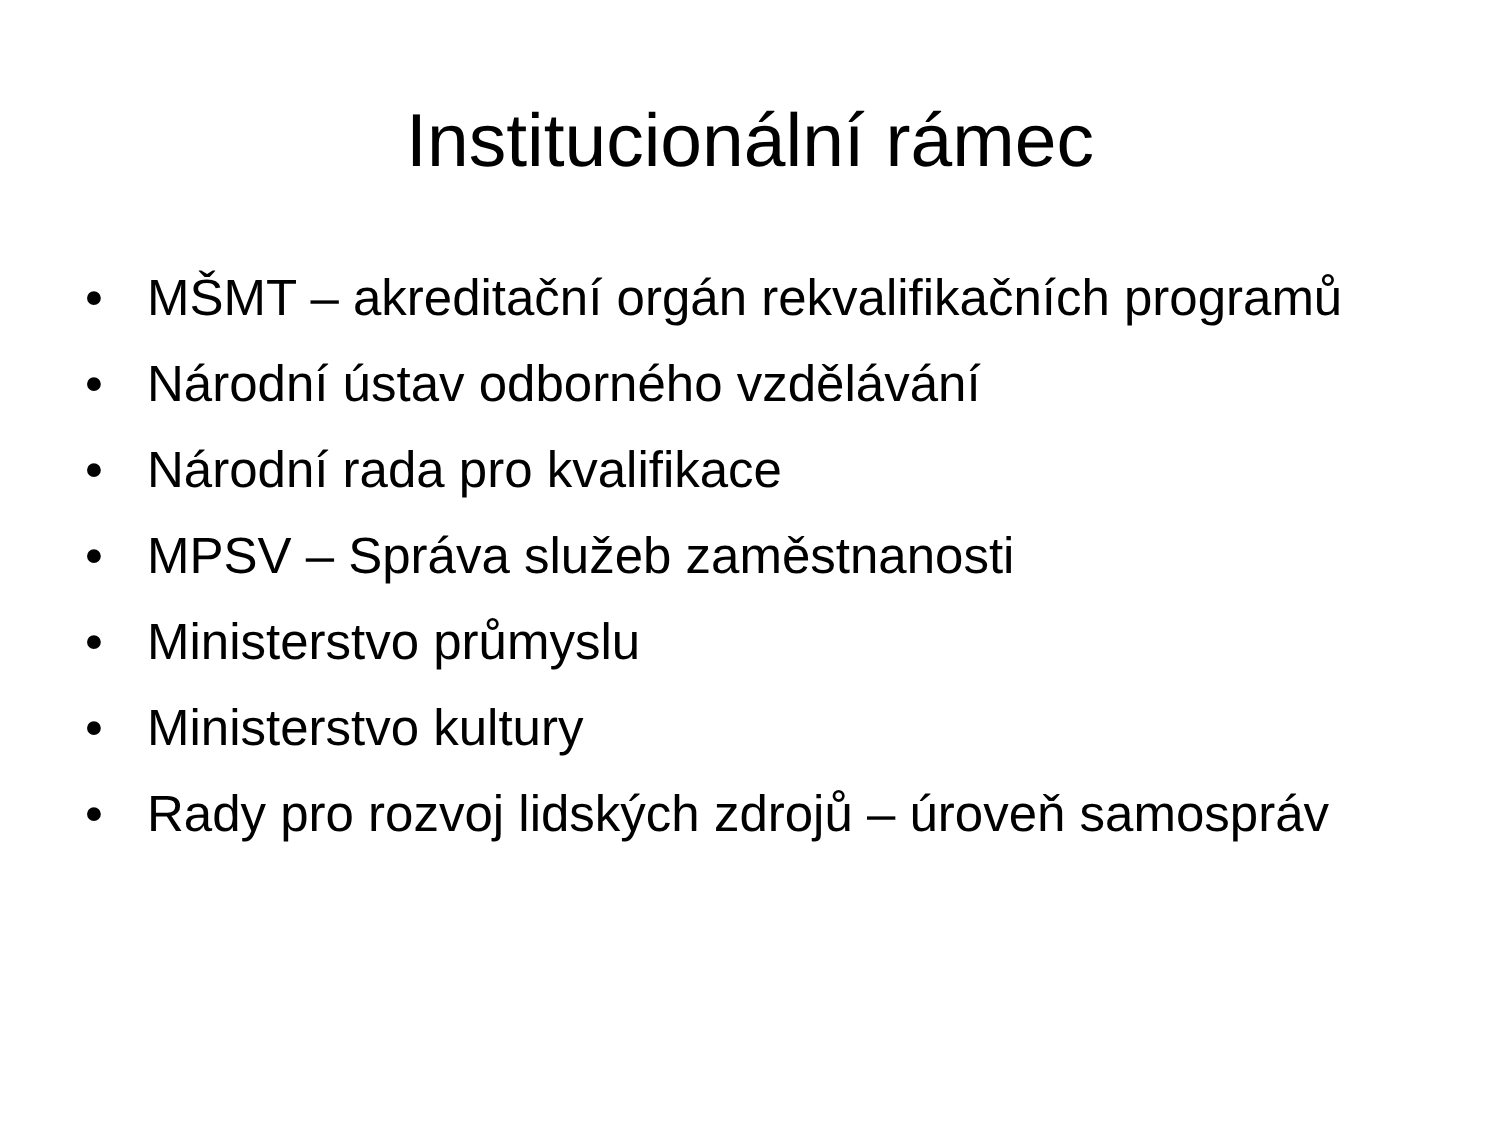Institucionální rámec
• MŠMT – akreditační orgán rekvalifikačních programů
• Národní ústav odborného vzdělávání
• Národní rada pro kvalifikace
• MPSV – Správa služeb zaměstnanosti
• Ministerstvo průmyslu
• Ministerstvo kultury
• Rady pro rozvoj lidských zdrojů – úroveň samospráv